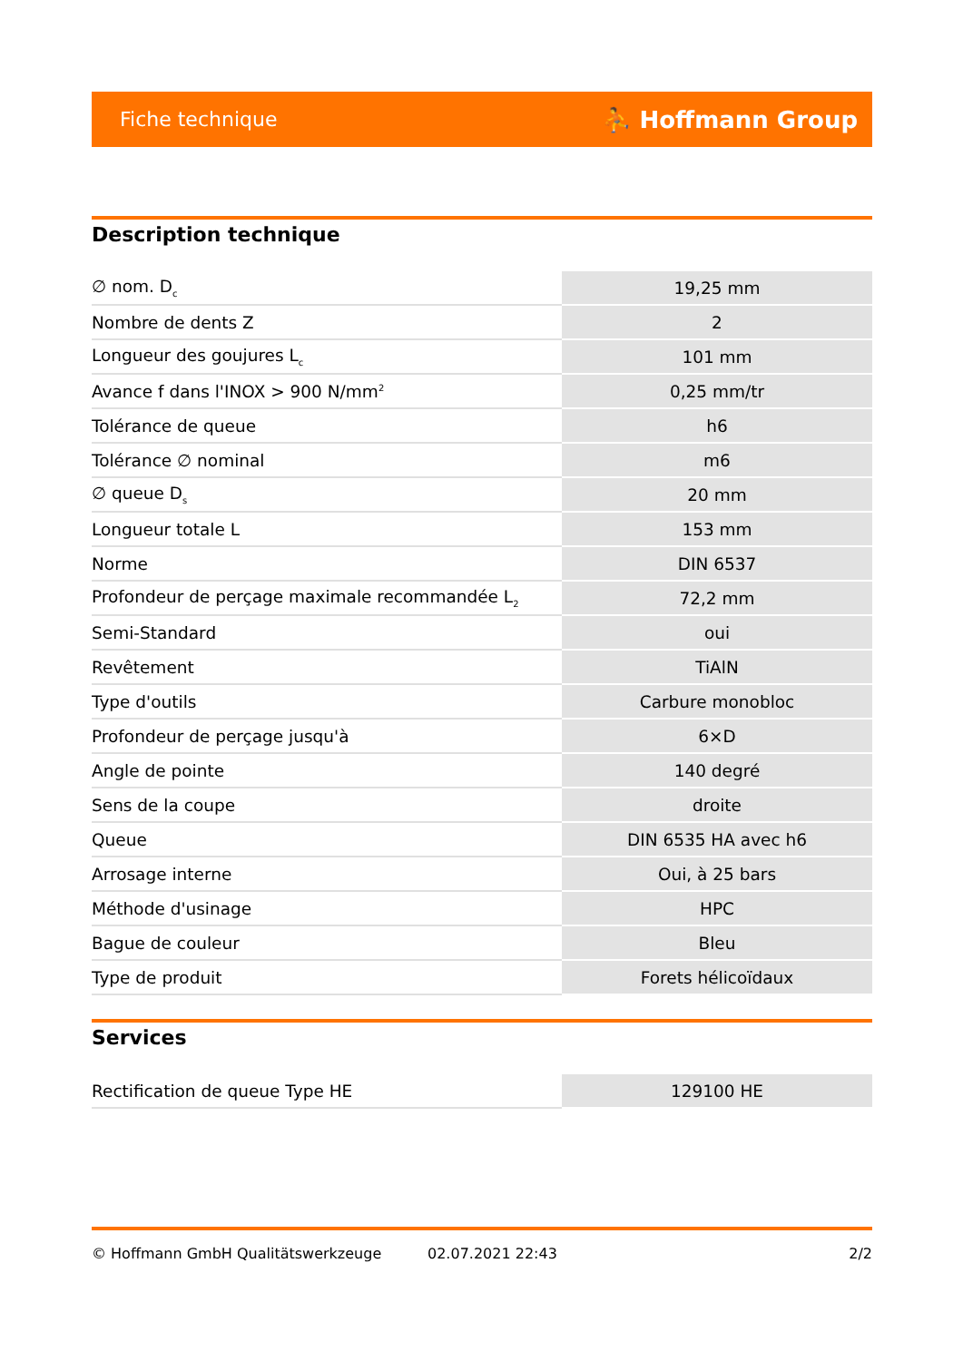Fiche technique ⛹ Hoffmann Group
Description technique
| ∅ nom. D<sub>c</sub> | 19,25 mm |
| Nombre de dents Z | 2 |
| Longueur des goujures L<sub>c</sub> | 101 mm |
| Avance f dans l'INOX > 900 N/mm<sup>2</sup> | 0,25 mm/tr |
| Tolérance de queue | h6 |
| Tolérance ∅ nominal | m6 |
| ∅ queue D<sub>s</sub> | 20 mm |
| Longueur totale L | 153 mm |
| Norme | DIN 6537 |
| Profondeur de perçage maximale recommandée L<sub>2</sub> | 72,2 mm |
| Semi-Standard | oui |
| Revêtement | TiAlN |
| Type d'outils | Carbure monobloc |
| Profondeur de perçage jusqu'à | 6×D |
| Angle de pointe | 140 degré |
| Sens de la coupe | droite |
| Queue | DIN 6535 HA avec h6 |
| Arrosage interne | Oui, à 25 bars |
| Méthode d'usinage | HPC |
| Bague de couleur | Bleu |
| Type de produit | Forets hélicoïdaux |
Services
| Rectification de queue Type HE | 129100 HE |
© Hoffmann GmbH Qualitätswerkzeuge 02.07.2021 22:43 2/2